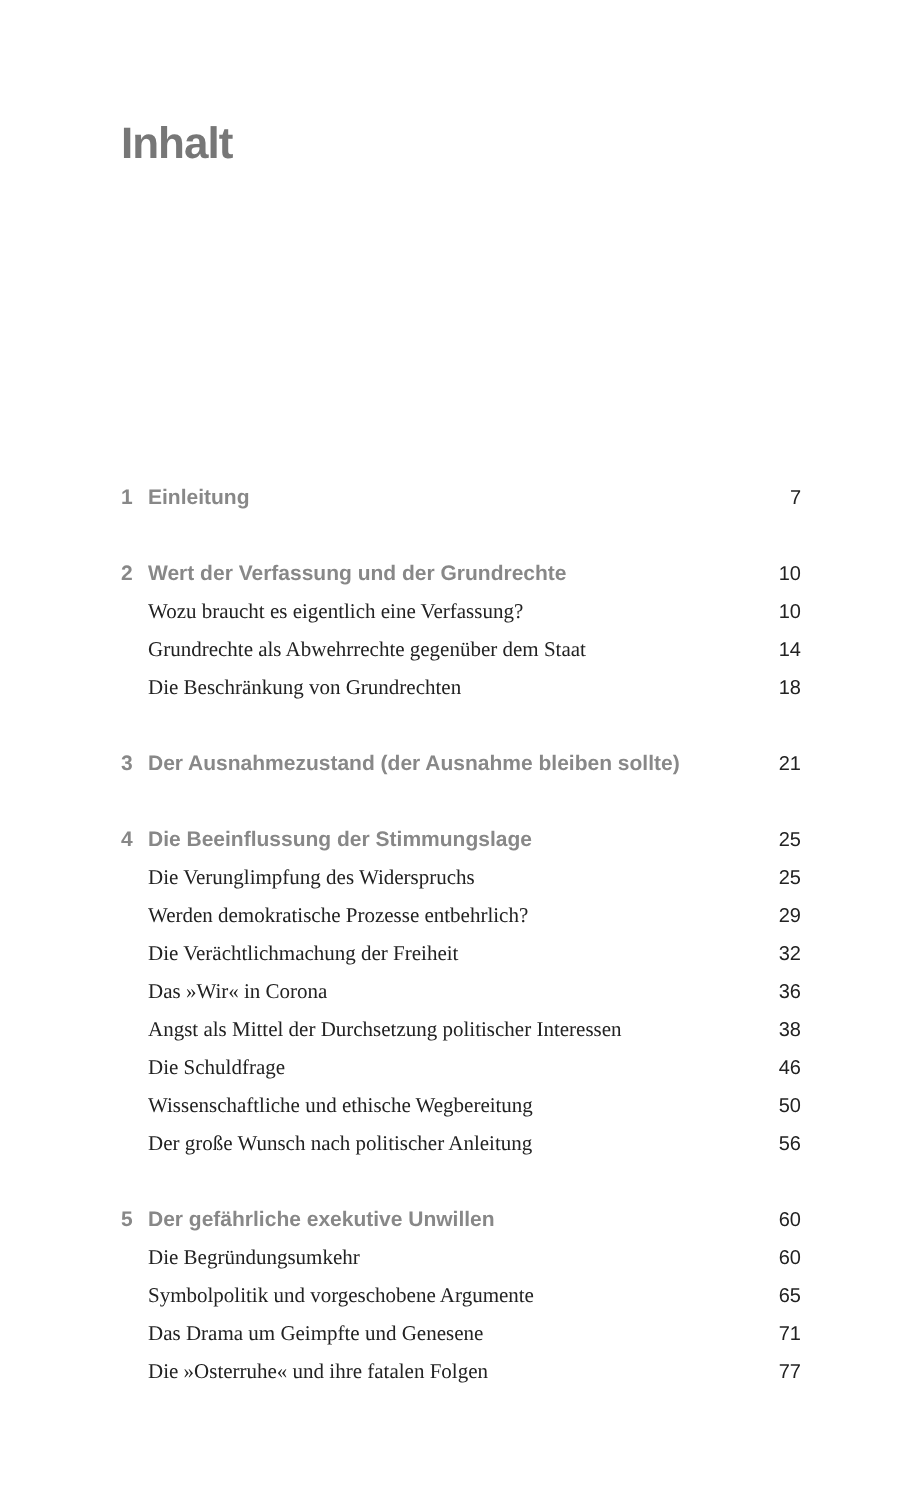Inhalt
1 Einleitung 7
2 Wert der Verfassung und der Grundrechte 10
Wozu braucht es eigentlich eine Verfassung? 10
Grundrechte als Abwehrrechte gegenüber dem Staat 14
Die Beschränkung von Grundrechten 18
3 Der Ausnahmezustand (der Ausnahme bleiben sollte) 21
4 Die Beeinflussung der Stimmungslage 25
Die Verunglimpfung des Widerspruchs 25
Werden demokratische Prozesse entbehrlich? 29
Die Verächtlichmachung der Freiheit 32
Das »Wir« in Corona 36
Angst als Mittel der Durchsetzung politischer Interessen 38
Die Schuldfrage 46
Wissenschaftliche und ethische Wegbereitung 50
Der große Wunsch nach politischer Anleitung 56
5 Der gefährliche exekutive Unwillen 60
Die Begründungsumkehr 60
Symbolpolitik und vorgeschobene Argumente 65
Das Drama um Geimpfte und Genesene 71
Die »Osterruhe« und ihre fatalen Folgen 77